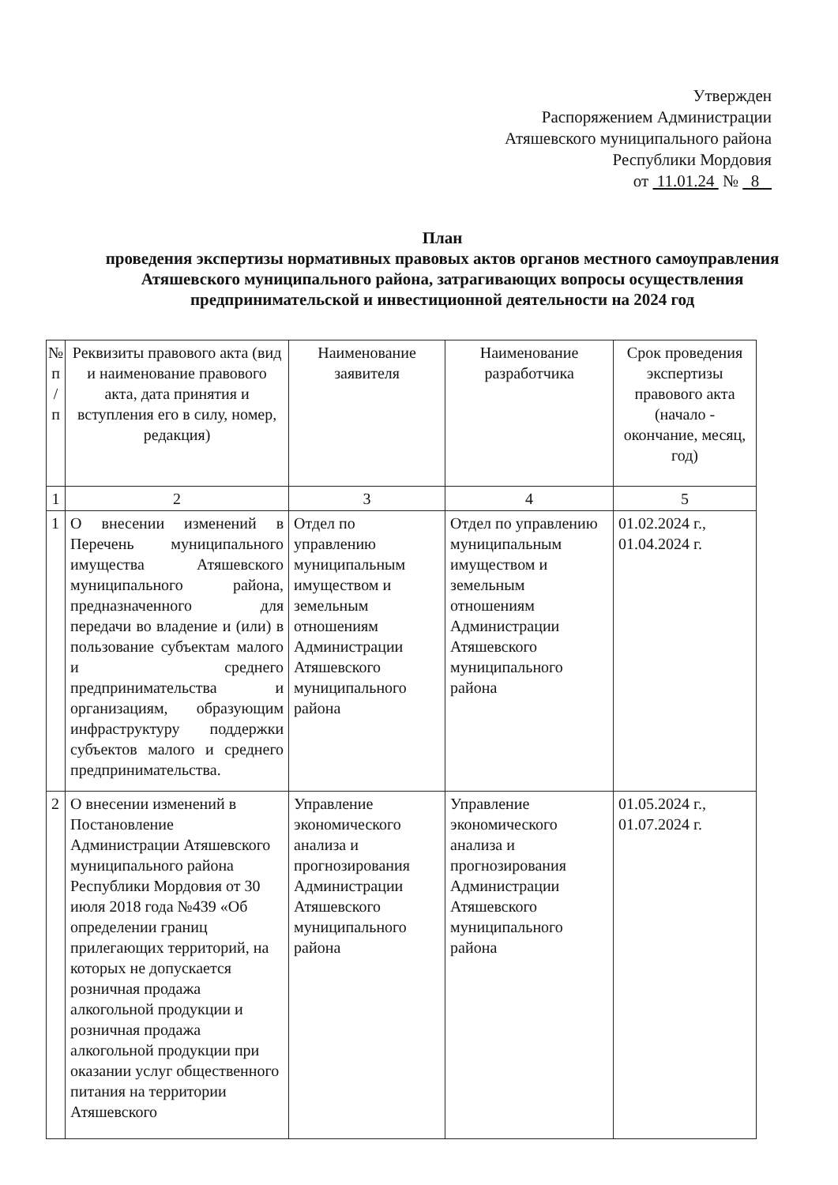Утвержден
Распоряжением Администрации
Атяшевского муниципального района
Республики Мордовия
от 11.01.24 № 8
План
проведения экспертизы нормативных правовых актов органов местного самоуправления Атяшевского муниципального района, затрагивающих вопросы осуществления предпринимательской и инвестиционной деятельности на 2024 год
| № п / п | Реквизиты правового акта (вид и наименование правового акта, дата принятия и вступления его в силу, номер, редакция) | Наименование заявителя | Наименование разработчика | Срок проведения экспертизы правового акта (начало - окончание, месяц, год) |
| --- | --- | --- | --- | --- |
| 1 | 2 | 3 | 4 | 5 |
| 1 | О внесении изменений в Перечень муниципального имущества Атяшевского муниципального района, предназначенного для передачи во владение и (или) в пользование субъектам малого и среднего предпринимательства и организациям, образующим инфраструктуру поддержки субъектов малого и среднего предпринимательства. | Отдел по управлению муниципальным имуществом и земельным отношениям Администрации Атяшевского муниципального района | Отдел по управлению муниципальным имуществом и земельным отношениям Администрации Атяшевского муниципального района | 01.02.2024 г., 01.04.2024 г. |
| 2 | О внесении изменений в Постановление Администрации Атяшевского муниципального района Республики Мордовия от 30 июля 2018 года №439 «Об определении границ прилегающих территорий, на которых не допускается розничная продажа алкогольной продукции и розничная продажа алкогольной продукции при оказании услуг общественного питания на территории Атяшевского | Управление экономического анализа и прогнозирования Администрации Атяшевского муниципального района | Управление экономического анализа и прогнозирования Администрации Атяшевского муниципального района | 01.05.2024 г., 01.07.2024 г. |